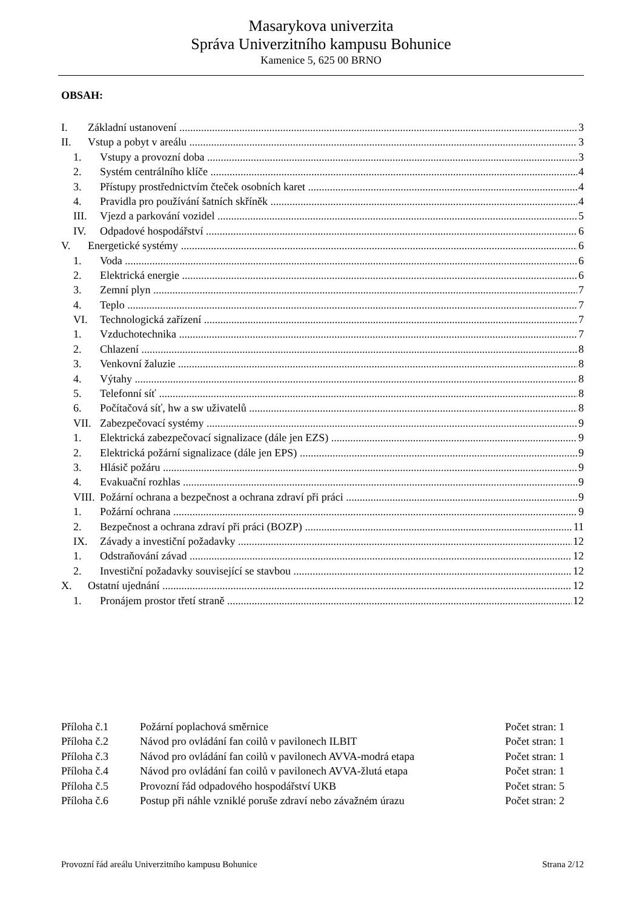Masarykova univerzita
Správa Univerzitního kampusu Bohunice
Kamenice 5, 625 00 BRNO
OBSAH:
I. Základní ustanovení 3
II. Vstup a pobyt v areálu 3
1. Vstupy a provozní doba 3
2. Systém centrálního klíče 4
3. Přístupy prostřednictvím čteček osobních karet 4
4. Pravidla pro používání šatních skříněk 4
III. Vjezd a parkování vozidel 5
IV. Odpadové hospodářství 6
V. Energetické systémy 6
1. Voda 6
2. Elektrická energie 6
3. Zemní plyn 7
4. Teplo 7
VI. Technologická zařízení 7
1. Vzduchotechnika 7
2. Chlazení 8
3. Venkovní žaluzie 8
4. Výtahy 8
5. Telefonní síť 8
6. Počítačová síť, hw a sw uživatelů 8
VII. Zabezpečovací systémy 9
1. Elektrická zabezpečovací signalizace (dále jen EZS) 9
2. Elektrická požární signalizace (dále jen EPS) 9
3. Hlásič požáru 9
4. Evakuační rozhlas 9
VIII. Požární ochrana a bezpečnost a ochrana zdraví při práci 9
1. Požární ochrana 9
2. Bezpečnost a ochrana zdraví při práci (BOZP) 11
IX. Závady a investiční požadavky 12
1. Odstraňování závad 12
2. Investiční požadavky související se stavbou 12
X. Ostatní ujednání 12
1. Pronájem prostor třetí straně 12
Příloha č.1 Požární poplachová směrnice Počet stran: 1
Příloha č.2 Návod pro ovládání fan coilů v pavilonech ILBIT Počet stran: 1
Příloha č.3 Návod pro ovládání fan coilů v pavilonech AVVA-modrá etapa Počet stran: 1
Příloha č.4 Návod pro ovládání fan coilů v pavilonech AVVA-žlutá etapa Počet stran: 1
Příloha č.5 Provozní řád odpadového hospodářství UKB Počet stran: 5
Příloha č.6 Postup při náhle vzniklé poruše zdraví nebo závažném úrazu Počet stran: 2
Provozní řád areálu Univerzitního kampusu Bohunice Strana 2/12